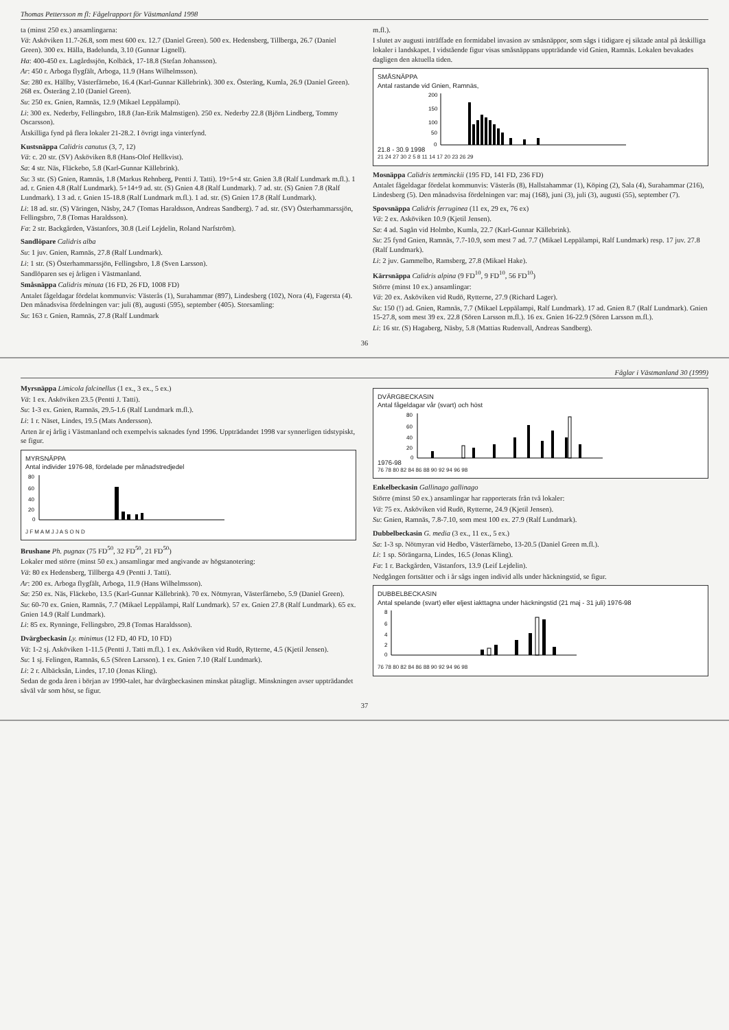Thomas Pettersson m fl: Fågelrapport för Västmanland 1998
ta (minst 250 ex.) ansamlingarna:
Vä: Asköviken 11.7-26.8, som mest 600 ex. 12.7 (Daniel Green). 500 ex. Hedensberg, Tillberga, 26.7 (Daniel Green). 300 ex. Hälla, Badelunda, 3.10 (Gunnar Lignell).
Ha: 400-450 ex. Lagårdssjön, Kolbäck, 17-18.8 (Stefan Johansson).
Ar: 450 r. Arboga flygfält, Arboga, 11.9 (Hans Wilhelmsson).
Sa: 280 ex. Hällby, Västerfärnebo, 16.4 (Karl-Gunnar Källebrink). 300 ex. Österäng, Kumla, 26.9 (Daniel Green). 268 ex. Österäng 2.10 (Daniel Green).
Su: 250 ex. Gnien, Ramnäs, 12.9 (Mikael Leppälampi).
Li: 300 ex. Nederby, Fellingsbro, 18.8 (Jan-Erik Malmstigen). 250 ex. Nederby 22.8 (Björn Lindberg, Tommy Oscarsson).
Åtskilliga fynd på flera lokaler 21-28.2. I övrigt inga vinterfynd.
Kustsnäppa Calidris canutus (3, 7, 12)
Vä: c. 20 str. (SV) Asköviken 8.8 (Hans-Olof Hellkvist).
Sa: 4 str. Näs, Fläckebo, 5.8 (Karl-Gunnar Källebrink).
Su: 3 str. (S) Gnien, Ramnäs, 1.8 (Markus Rehnberg, Pentti J. Tatti). 19+5+4 str. Gnien 3.8 (Ralf Lundmark m.fl.). 1 ad. r. Gnien 4.8 (Ralf Lundmark). 5+14+9 ad. str. (S) Gnien 4.8 (Ralf Lundmark). 7 ad. str. (S) Gnien 7.8 (Ralf Lundmark). 1 3 ad. r. Gnien 15-18.8 (Ralf Lundmark m.fl.). 1 ad. str. (S) Gnien 17.8 (Ralf Lundmark).
Li: 18 ad. str. (S) Väringen, Näsby, 24.7 (Tomas Haraldsson, Andreas Sandberg). 7 ad. str. (SV) Österhammarssjön, Fellingsbro, 7.8 (Tomas Haraldsson).
Fa: 2 str. Backgården, Västanfors, 30.8 (Leif Lejdelin, Roland Narfström).
Sandlöpare Calidris alba
Su: 1 juv. Gnien, Ramnäs, 27.8 (Ralf Lundmark).
Li: 1 str. (S) Österhammarssjön, Fellingsbro, 1.8 (Sven Larsson).
Sandlöparen ses ej årligen i Västmanland.
Småsnäppa Calidris minuta (16 FD, 26 FD, 1008 FD)
Antalet fågeldagar fördelat kommunvis: Västerås (1), Surahammar (897), Lindesberg (102), Nora (4), Fagersta (4). Den månadsvisa fördelningen var: juli (8), augusti (595), september (405). Storsamling:
Su: 163 r. Gnien, Ramnäs, 27.8 (Ralf Lundmark
m.fl.).
I slutet av augusti inträffade en formidabel invasion av småsnäppor, som sågs i tidigare ej siktade antal på åtskilliga lokaler i landskapet. I vidstående figur visas småsnäppans uppträdande vid Gnien, Ramnäs. Lokalen bevakades dagligen den aktuella tiden.
SMÅSNÄPPA
Antal rastande vid Gnien, Ramnäs,
21.8 - 30.9 1998
200
150
100
50
0
21 24 27 30 2 5 8 11 14 17 20 23 26 29
Mosnäppa Calidris temminckii (195 FD, 141 FD, 236 FD)
Antalet fågeldagar fördelat kommunvis: Västerås (8), Hallstahammar (1), Köping (2), Sala (4), Surahammar (216), Lindesberg (5). Den månadsvisa fördelningen var: maj (168), juni (3), juli (3), augusti (55), september (7).
Spovsnäppa Calidris ferruginea (11 ex, 29 ex, 76 ex)
Vä: 2 ex. Asköviken 10.9 (Kjetil Jensen).
Sa: 4 ad. Sagån vid Holmbo, Kumla, 22.7 (Karl-Gunnar Källebrink).
Su: 25 fynd Gnien, Ramnäs, 7.7-10.9, som mest 7 ad. 7.7 (Mikael Leppälampi, Ralf Lundmark) resp. 17 juv. 27.8 (Ralf Lundmark).
Li: 2 juv. Gammelbo, Ramsberg, 27.8 (Mikael Hake).
Kärrsnäppa Calidris alpina (9 FD<sup>10</sup>, 9 FD<sup>10</sup>, 56 FD<sup>10</sup>)
Större (minst 10 ex.) ansamlingar:
Vä: 20 ex. Asköviken vid Rudö, Rytterne, 27.9 (Richard Lager).
Su: 150 (!) ad. Gnien, Ramnäs, 7.7 (Mikael Leppälampi, Ralf Lundmark). 17 ad. Gnien 8.7 (Ralf Lundmark). Gnien 15-27.8, som mest 39 ex. 22.8 (Sören Larsson m.fl.). 16 ex. Gnien 16-22.9 (Sören Larsson m.fl.).
Li: 16 str. (S) Hagaberg, Näsby, 5.8 (Mattias Rudenvall, Andreas Sandberg).
36
Fåglar i Västmanland 30 (1999)
Myrsnäppa Limicola falcinellus (1 ex., 3 ex., 5 ex.)
Vä: 1 ex. Asköviken 23.5 (Pentti J. Tatti).
Su: 1-3 ex. Gnien, Ramnäs, 29.5-1.6 (Ralf Lundmark m.fl.).
Li: 1 r. Näset, Lindes, 19.5 (Mats Andersson).
Arten är ej årlig i Västmanland och exempelvis saknades fynd 1996. Uppträdandet 1998 var synnerligen tidstypiskt, se figur.
MYRSNÄPPA
Antal individer 1976-98, fördelade per månadstredjedel
80
60
40
20
0
J F M A M J J A S O N D
Brushane Ph. pugnax (75 FD<sup>50</sup>, 32 FD<sup>50</sup>, 21 FD<sup>50</sup>)
Lokaler med större (minst 50 ex.) ansamlingar med angivande av högstanotering:
Vä: 80 ex Hedensberg, Tillberga 4.9 (Pentti J. Tatti).
Ar: 200 ex. Arboga flygfält, Arboga, 11.9 (Hans Wilhelmsson).
Sa: 250 ex. Näs, Fläckebo, 13.5 (Karl-Gunnar Källebrink). 70 ex. Nötmyran, Västerfärnebo, 5.9 (Daniel Green).
Su: 60-70 ex. Gnien, Ramnäs, 7.7 (Mikael Leppälampi, Ralf Lundmark). 57 ex. Gnien 27.8 (Ralf Lundmark). 65 ex. Gnien 14.9 (Ralf Lundmark).
Li: 85 ex. Rynninge, Fellingsbro, 29.8 (Tomas Haraldsson).
Dvärgbeckasin Ly. minimus (12 FD, 40 FD, 10 FD)
Vä: 1-2 sj. Asköviken 1-11.5 (Pentti J. Tatti m.fl.). 1 ex. Asköviken vid Rudö, Rytterne, 4.5 (Kjetil Jensen).
Su: 1 sj. Felingen, Ramnäs, 6.5 (Sören Larsson). 1 ex. Gnien 7.10 (Ralf Lundmark).
Li: 2 r. Albäcksån, Lindes, 17.10 (Jonas Kling).
Sedan de goda åren i början av 1990-talet, har dvärgbeckasinen minskat påtagligt. Minskningen avser uppträdandet såväl vår som höst, se figur.
DVÄRGBECKASIN
Antal fågeldagar vår (svart) och höst
1976-98
80
60
40
20
0
76 78 80 82 84 86 88 90 92 94 96 98
Enkelbeckasin Gallinago gallinago
Större (minst 50 ex.) ansamlingar har rapporterats från två lokaler:
Vä: 75 ex. Asköviken vid Rudö, Rytterne, 24.9 (Kjetil Jensen).
Su: Gnien, Ramnäs, 7.8-7.10, som mest 100 ex. 27.9 (Ralf Lundmark).
Dubbelbeckasin G. media (3 ex., 11 ex., 5 ex.)
Sa: 1-3 sp. Nötmyran vid Hedbo, Västerfärnebo, 13-20.5 (Daniel Green m.fl.).
Li: 1 sp. Sörängarna, Lindes, 16.5 (Jonas Kling).
Fa: 1 r. Backgården, Västanfors, 13.9 (Leif Lejdelin).
Nedgången fortsätter och i år sågs ingen individ alls under häckningstid, se figur.
DUBBELBECKASIN
Antal spelande (svart) eller eljest iakttagna under häckningstid (21 maj - 31 juli) 1976-98
8
6
4
2
0
76 78 80 82 84 86 88 90 92 94 96 98
37